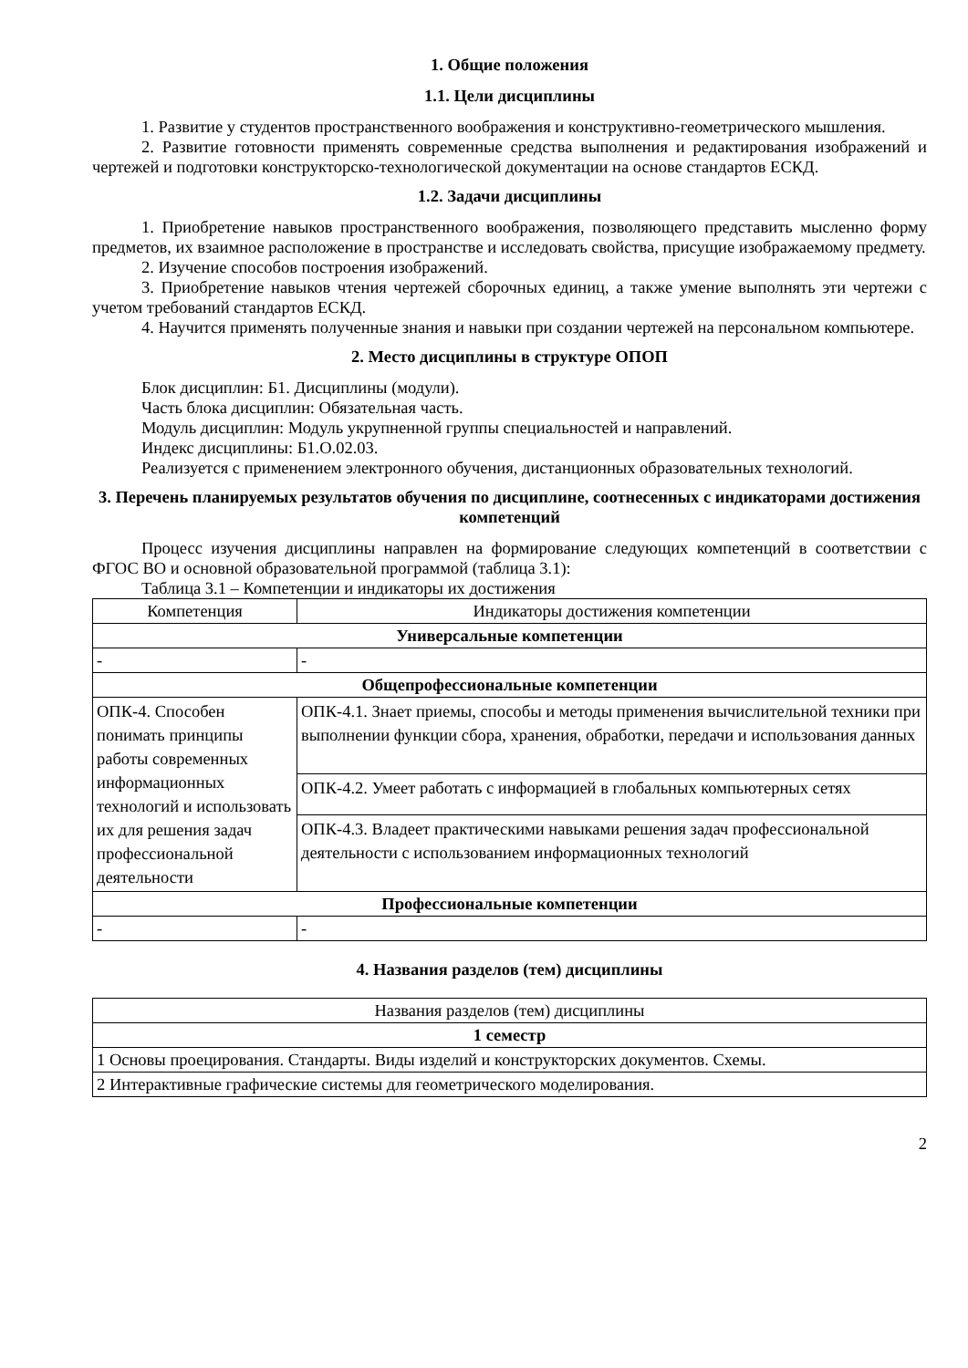1. Общие положения
1.1. Цели дисциплины
1. Развитие у студентов пространственного воображения и конструктивно-геометрического мышления.
2. Развитие готовности применять современные средства выполнения и редактирования изображений и чертежей и подготовки конструкторско-технологической документации на основе стандартов ЕСКД.
1.2. Задачи дисциплины
1. Приобретение навыков пространственного воображения, позволяющего представить мысленно форму предметов, их взаимное расположение в пространстве и исследовать свойства, присущие изображаемому предмету.
2. Изучение способов построения изображений.
3. Приобретение навыков чтения чертежей сборочных единиц, а также умение выполнять эти чертежи с учетом требований стандартов ЕСКД.
4. Научится применять полученные знания и навыки при создании чертежей на персональном компьютере.
2. Место дисциплины в структуре ОПОП
Блок дисциплин: Б1. Дисциплины (модули).
Часть блока дисциплин: Обязательная часть.
Модуль дисциплин: Модуль укрупненной группы специальностей и направлений.
Индекс дисциплины: Б1.О.02.03.
Реализуется с применением электронного обучения, дистанционных образовательных технологий.
3. Перечень планируемых результатов обучения по дисциплине, соотнесенных с индикаторами достижения компетенций
Процесс изучения дисциплины направлен на формирование следующих компетенций в соответствии с ФГОС ВО и основной образовательной программой (таблица 3.1):
Таблица 3.1 – Компетенции и индикаторы их достижения
| Компетенция | Индикаторы достижения компетенции |
| --- | --- |
| Универсальные компетенции | |
| - | - |
| Общепрофессиональные компетенции | |
| ОПК-4. Способен понимать принципы работы современных информационных технологий и использовать их для решения задач профессиональной деятельности | ОПК-4.1. Знает приемы, способы и методы применения вычислительной техники при выполнении функции сбора, хранения, обработки, передачи и использования данных |
| | ОПК-4.2. Умеет работать с информацией в глобальных компьютерных сетях |
| | ОПК-4.3. Владеет практическими навыками решения задач профессиональной деятельности с использованием информационных технологий |
| Профессиональные компетенции | |
| - | - |
4. Названия разделов (тем) дисциплины
| Названия разделов (тем) дисциплины |
| 1 семестр |
| 1 Основы проецирования. Стандарты. Виды изделий и конструкторских документов. Схемы. |
| 2 Интерактивные графические системы для геометрического моделирования. |
2